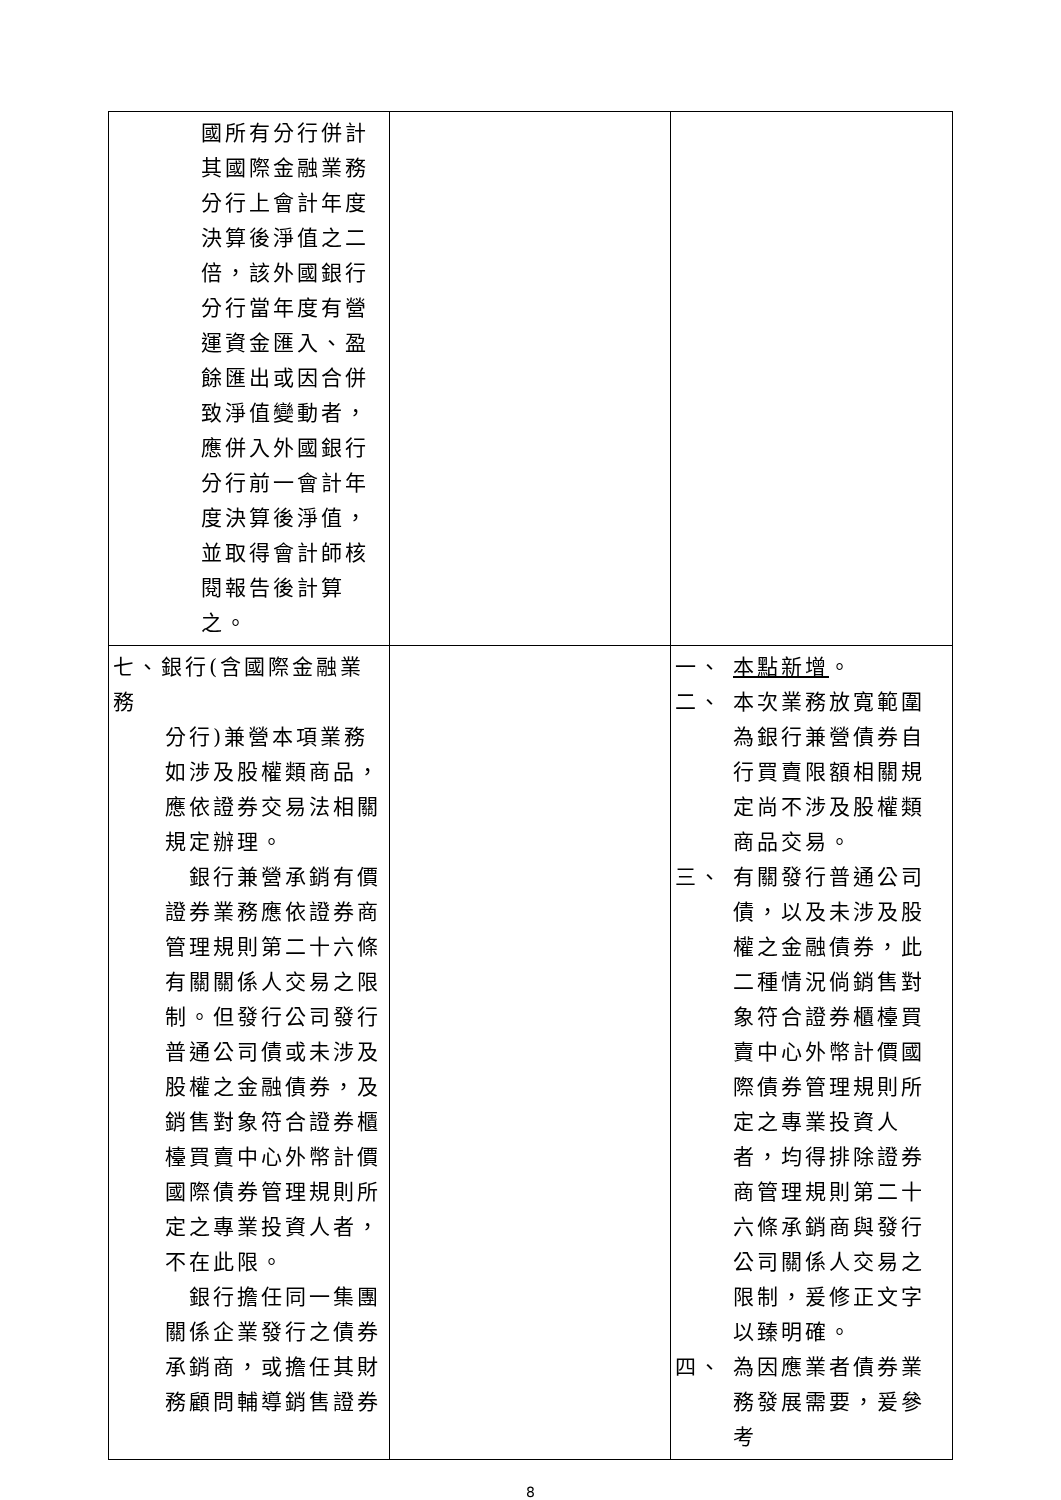| 國所有分行併計其國際金融業務分行上會計年度決算後淨值之二倍，該外國銀行分行當年度有營運資金匯入、盈餘匯出或因合併致淨值變動者，應併入外國銀行分行前一會計年度決算後淨值，並取得會計師核閱報告後計算之。 | | |
| 七、銀行(含國際金融業務 分行)兼營本項業務如涉及股權類商品，應依證券交易法相關規定辦理。 銀行兼營承銷有價證券業務應依證券商管理規則第二十六條有關關係人交易之限制。但發行公司發行普通公司債或未涉及股權之金融債券，及銷售對象符合證券櫃檯買賣中心外幣計價國際債券管理規則所定之專業投資人者，不在此限。 銀行擔任同一集團關係企業發行之債券承銷商，或擔任其財務顧問輔導銷售證券 | | 一、 本點新增 。 二、 本次業務放寬範圍為銀行兼營債券自行買賣限額相關規定尚不涉及股權類商品交易。 三、 有關發行普通公司債，以及未涉及股權之金融債券，此二種情況倘銷售對象符合證券櫃檯買賣中心外幣計價國際債券管理規則所定之專業投資人者，均得排除證券商管理規則第二十六條承銷商與發行公司關係人交易之限制，爰修正文字以臻明確。 四、 為因應業者債券業務發展需要，爰參考 |
8